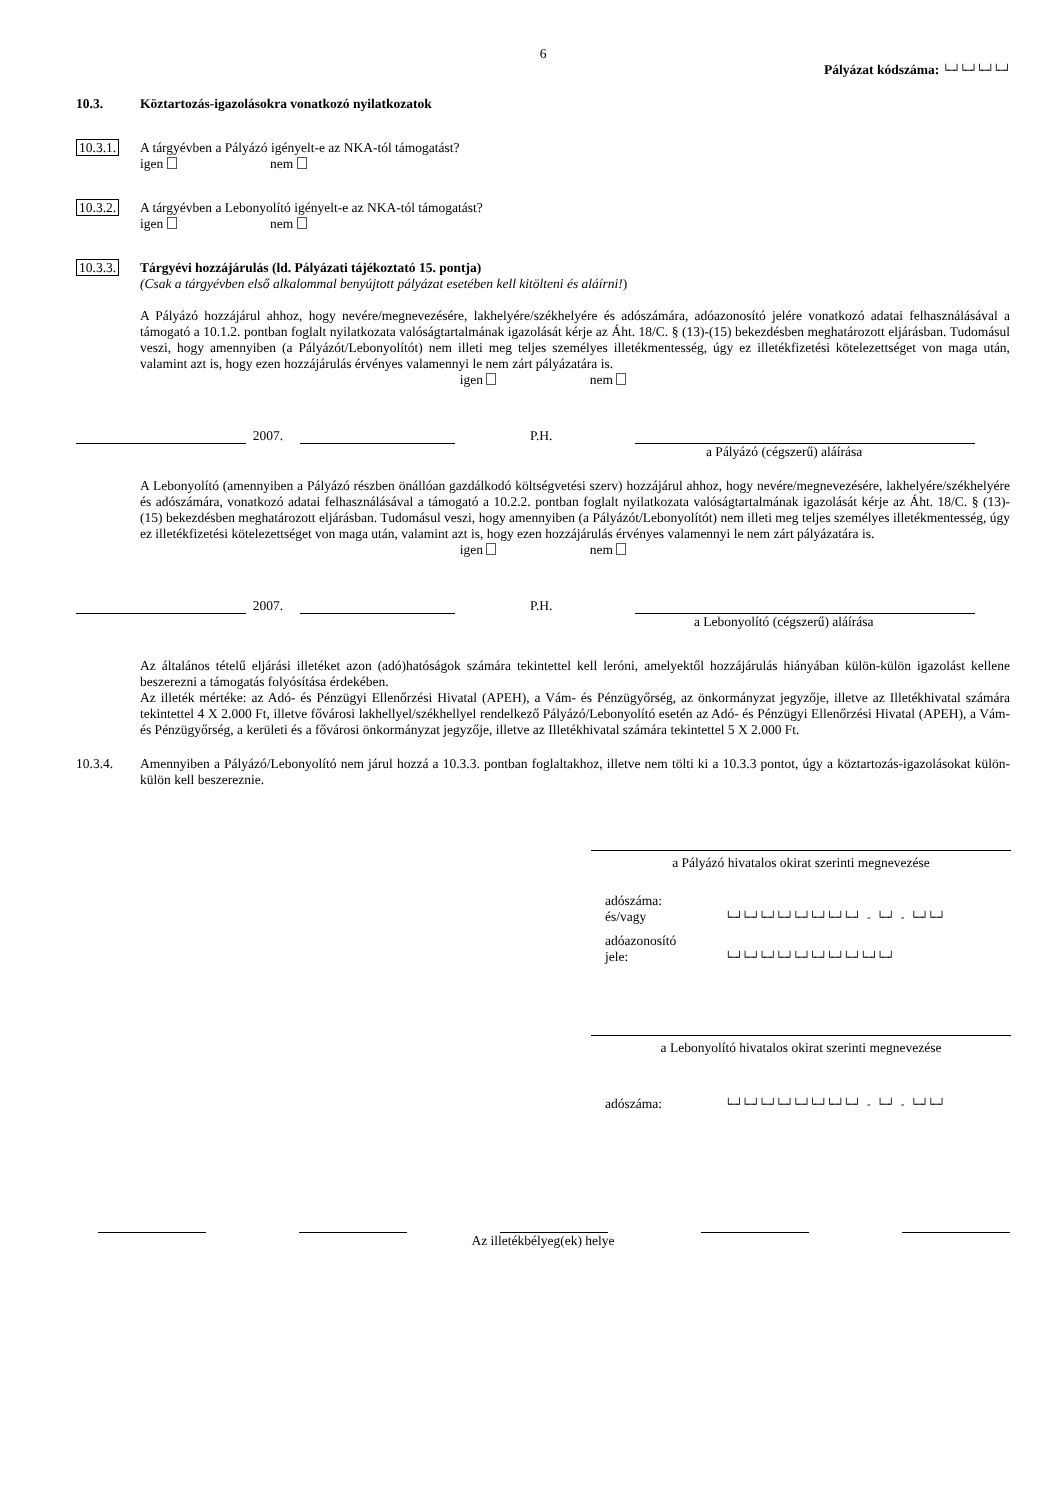6
Pályázat kódszáma: └─┘└─┘└─┘└─┘
10.3. Köztartozás-igazolásokra vonatkozó nyilatkozatok
10.3.1. A tárgyévben a Pályázó igényelt-e az NKA-tól támogatást?
igen nem
10.3.2. A tárgyévben a Lebonyolító igényelt-e az NKA-tól támogatást?
igen nem
10.3.3. Tárgyévi hozzájárulás (ld. Pályázati tájékoztató 15. pontja)
(Csak a tárgyévben első alkalommal benyújtott pályázat esetében kell kitölteni és aláírni!)
A Pályázó hozzájárul ahhoz, hogy nevére/megnevezésére, lakhelyére/székhelyére és adószámára, adóazonosító jelére vonatkozó adatai felhasználásával a támogató a 10.1.2. pontban foglalt nyilatkozata valóságtartalmának igazolását kérje az Áht. 18/C. § (13)-(15) bekezdésben meghatározott eljárásban. Tudomásul veszi, hogy amennyiben (a Pályázót/Lebonyolítót) nem illeti meg teljes személyes illetékmentesség, úgy ez illetékfizetési kötelezettséget von maga után, valamint azt is, hogy ezen hozzájárulás érvényes valamennyi le nem zárt pályázatára is.
igen nem
2007. P.H.
a Pályázó (cégszerű) aláírása
A Lebonyolító (amennyiben a Pályázó részben önállóan gazdálkodó költségvetési szerv) hozzájárul ahhoz, hogy nevére/megnevezésére, lakhelyére/székhelyére és adószámára, vonatkozó adatai felhasználásával a támogató a 10.2.2. pontban foglalt nyilatkozata valóságtartalmának igazolását kérje az Áht. 18/C. § (13)-(15) bekezdésben meghatározott eljárásban. Tudomásul veszi, hogy amennyiben (a Pályázót/Lebonyolítót) nem illeti meg teljes személyes illetékmentesség, úgy ez illetékfizetési kötelezettséget von maga után, valamint azt is, hogy ezen hozzájárulás érvényes valamennyi le nem zárt pályázatára is.
igen nem
2007. P.H.
a Lebonyolító (cégszerű) aláírása
Az általános tételű eljárási illetéket azon (adó)hatóságok számára tekintettel kell leróni, amelyektől hozzájárulás hiányában külön-külön igazolást kellene beszerezni a támogatás folyósítása érdekében.
Az illeték mértéke: az Adó- és Pénzügyi Ellenőrzési Hivatal (APEH), a Vám- és Pénzügyőrség, az önkormányzat jegyzője, illetve az Illetékhivatal számára tekintettel 4 X 2.000 Ft, illetve fővárosi lakhellyel/székhellyel rendelkező Pályázó/Lebonyolító esetén az Adó- és Pénzügyi Ellenőrzési Hivatal (APEH), a Vám- és Pénzügyőrség, a kerületi és a fővárosi önkormányzat jegyzője, illetve az Illetékhivatal számára tekintettel 5 X 2.000 Ft.
10.3.4. Amennyiben a Pályázó/Lebonyolító nem járul hozzá a 10.3.3. pontban foglaltakhoz, illetve nem tölti ki a 10.3.3 pontot, úgy a köztartozás-igazolásokat külön-külön kell beszereznie.
a Pályázó hivatalos okirat szerinti megnevezése
adószáma:
és/vagy
└─┘└─┘└─┘└─┘└─┘└─┘└─┘└─┘ - └─┘ - └─┘└─┘
adóazonosító
jele:
└─┘└─┘└─┘└─┘└─┘└─┘└─┘└─┘└─┘└─┘
a Lebonyolító hivatalos okirat szerinti megnevezése
adószáma:
└─┘└─┘└─┘└─┘└─┘└─┘└─┘└─┘ - └─┘ - └─┘└─┘
Az illetékbélyeg(ek) helye